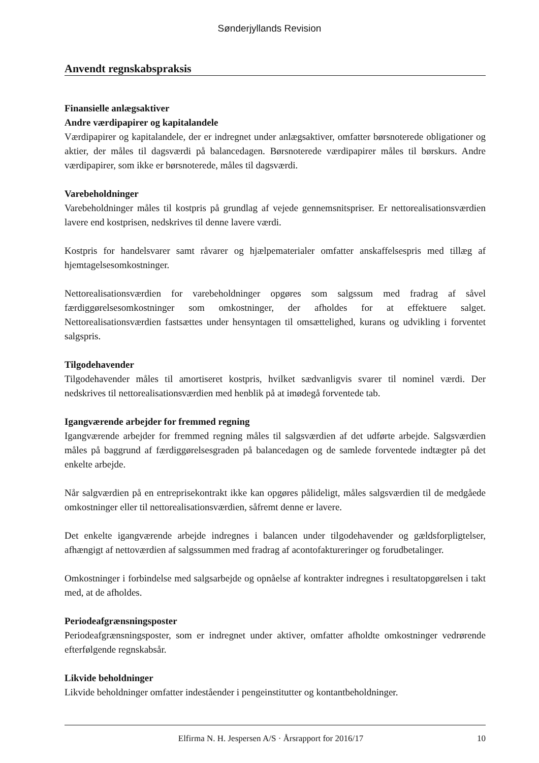Sønderjyllands Revision
Anvendt regnskabspraksis
Finansielle anlægsaktiver
Andre værdipapirer og kapitalandele
Værdipapirer og kapitalandele, der er indregnet under anlægsaktiver, omfatter børsnoterede obligationer og aktier, der måles til dagsværdi på balancedagen. Børsnoterede værdipapirer måles til børskurs. Andre værdipapirer, som ikke er børsnoterede, måles til dagsværdi.
Varebeholdninger
Varebeholdninger måles til kostpris på grundlag af vejede gennemsnitspriser. Er nettorealisationsværdien lavere end kostprisen, nedskrives til denne lavere værdi.
Kostpris for handelsvarer samt råvarer og hjælpematerialer omfatter anskaffelsespris med tillæg af hjemtagelsesomkostninger.
Nettorealisationsværdien for varebeholdninger opgøres som salgssum med fradrag af såvel færdiggørelsesomkostninger som omkostninger, der afholdes for at effektuere salget. Nettorealisationsværdien fastsættes under hensyntagen til omsættelighed, kurans og udvikling i forventet salgspris.
Tilgodehavender
Tilgodehavender måles til amortiseret kostpris, hvilket sædvanligvis svarer til nominel værdi. Der nedskrives til nettorealisationsværdien med henblik på at imødegå forventede tab.
Igangværende arbejder for fremmed regning
Igangværende arbejder for fremmed regning måles til salgsværdien af det udførte arbejde. Salgsværdien måles på baggrund af færdiggørelsesgraden på balancedagen og de samlede forventede indtægter på det enkelte arbejde.
Når salgværdien på en entreprisekontrakt ikke kan opgøres pålideligt, måles salgsværdien til de medgåede omkostninger eller til nettorealisationsværdien, såfremt denne er lavere.
Det enkelte igangværende arbejde indregnes i balancen under tilgodehavender og gældsforpligtelser, afhængigt af nettoværdien af salgssummen med fradrag af acontofaktureringer og forudbetalinger.
Omkostninger i forbindelse med salgsarbejde og opnåelse af kontrakter indregnes i resultatopgørelsen i takt med, at de afholdes.
Periodeafgrænsningsposter
Periodeafgrænsningsposter, som er indregnet under aktiver, omfatter afholdte omkostninger vedrørende efterfølgende regnskabsår.
Likvide beholdninger
Likvide beholdninger omfatter indeståender i pengeinstitutter og kontantbeholdninger.
Elfirma N. H. Jespersen A/S · Årsrapport for 2016/17 10